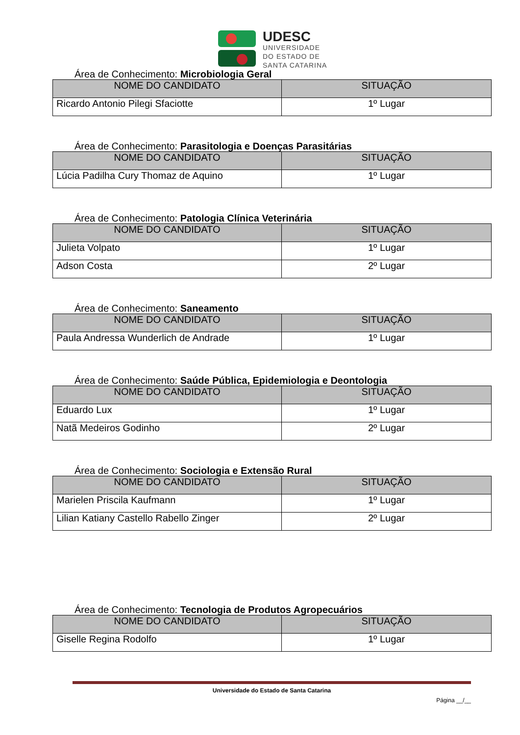UDESC
UNIVERSIDADE
DO ESTADO DE
SANTA CATARINA
Área de Conhecimento: Microbiologia Geral
| NOME DO CANDIDATO | SITUAÇÃO |
| --- | --- |
| Ricardo Antonio Pilegi Sfaciotte | 1º Lugar |
Área de Conhecimento: Parasitologia e Doenças Parasitárias
| NOME DO CANDIDATO | SITUAÇÃO |
| --- | --- |
| Lúcia Padilha Cury Thomaz de Aquino | 1º Lugar |
Área de Conhecimento: Patologia Clínica Veterinária
| NOME DO CANDIDATO | SITUAÇÃO |
| --- | --- |
| Julieta Volpato | 1º Lugar |
| Adson Costa | 2º Lugar |
Área de Conhecimento: Saneamento
| NOME DO CANDIDATO | SITUAÇÃO |
| --- | --- |
| Paula Andressa Wunderlich de Andrade | 1º Lugar |
Área de Conhecimento: Saúde Pública, Epidemiologia e Deontologia
| NOME DO CANDIDATO | SITUAÇÃO |
| --- | --- |
| Eduardo Lux | 1º Lugar |
| Natã Medeiros Godinho | 2º Lugar |
Área de Conhecimento: Sociologia e Extensão Rural
| NOME DO CANDIDATO | SITUAÇÃO |
| --- | --- |
| Marielen Priscila Kaufmann | 1º Lugar |
| Lilian Katiany Castello Rabello Zinger | 2º Lugar |
Área de Conhecimento: Tecnologia de Produtos Agropecuários
| NOME DO CANDIDATO | SITUAÇÃO |
| --- | --- |
| Giselle Regina Rodolfo | 1º Lugar |
Universidade do Estado de Santa Catarina
Página __/__